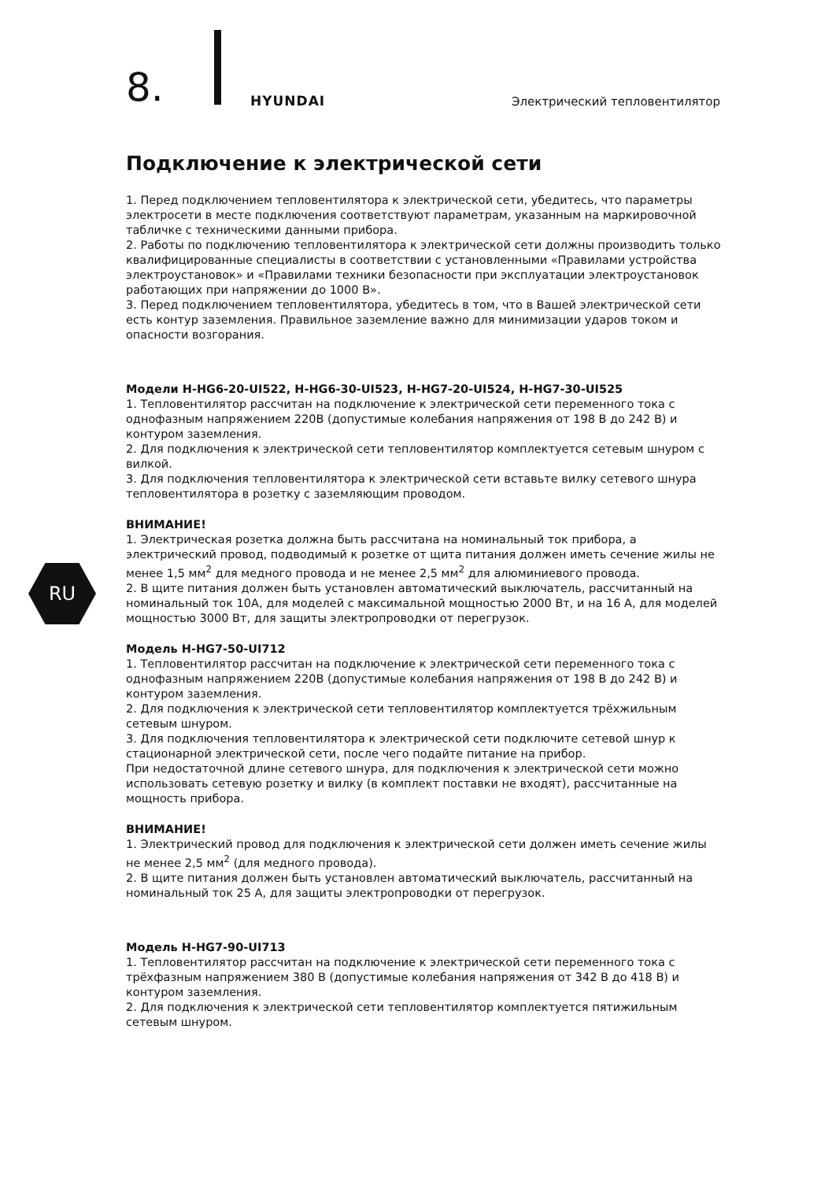8. HYUNDAI Электрический тепловентилятор
RU
Подключение к электрической сети
1. Перед подключением тепловентилятора к электрической сети, убедитесь, что параметры электросети в месте подключения соответствуют параметрам, указанным на маркировочной табличке с техническими данными прибора.
2. Работы по подключению тепловентилятора к электрической сети должны производить только квалифицированные специалисты в соответствии с установленными «Правилами устройства электроустановок» и «Правилами техники безопасности при эксплуатации электроустановок работающих при напряжении до 1000 В».
3. Перед подключением тепловентилятора, убедитесь в том, что в Вашей электрической сети есть контур заземления. Правильное заземление важно для минимизации ударов током и опасности возгорания.
Модели H-HG6-20-UI522, H-HG6-30-UI523, H-HG7-20-UI524, H-HG7-30-UI525
1. Тепловентилятор рассчитан на подключение к электрической сети переменного тока с однофазным напряжением 220В (допустимые колебания напряжения от 198 В до 242 В) и контуром заземления.
2. Для подключения к электрической сети тепловентилятор комплектуется сетевым шнуром с вилкой.
3. Для подключения тепловентилятора к электрической сети вставьте вилку сетевого шнура тепловентилятора в розетку с заземляющим проводом.
ВНИМАНИЕ!
1. Электрическая розетка должна быть рассчитана на номинальный ток прибора, а электрический провод, подводимый к розетке от щита питания должен иметь сечение жилы не менее 1,5 мм<sup>2</sup> для медного провода и не менее 2,5 мм<sup>2</sup> для алюминиевого провода.
2. В щите питания должен быть установлен автоматический выключатель, рассчитанный на номинальный ток 10А, для моделей с максимальной мощностью 2000 Вт, и на 16 А, для моделей мощностью 3000 Вт, для защиты электропроводки от перегрузок.
Модель H-HG7-50-UI712
1. Тепловентилятор рассчитан на подключение к электрической сети переменного тока с однофазным напряжением 220В (допустимые колебания напряжения от 198 В до 242 В) и контуром заземления.
2. Для подключения к электрической сети тепловентилятор комплектуется трёхжильным сетевым шнуром.
3. Для подключения тепловентилятора к электрической сети подключите сетевой шнур к стационарной электрической сети, после чего подайте питание на прибор.
При недостаточной длине сетевого шнура, для подключения к электрической сети можно использовать сетевую розетку и вилку (в комплект поставки не входят), рассчитанные на мощность прибора.
ВНИМАНИЕ!
1. Электрический провод для подключения к электрической сети должен иметь сечение жилы не менее 2,5 мм<sup>2</sup> (для медного провода).
2. В щите питания должен быть установлен автоматический выключатель, рассчитанный на номинальный ток 25 А, для защиты электропроводки от перегрузок.
Модель H-HG7-90-UI713
1. Тепловентилятор рассчитан на подключение к электрической сети переменного тока с трёхфазным напряжением 380 В (допустимые колебания напряжения от 342 В до 418 В) и контуром заземления.
2. Для подключения к электрической сети тепловентилятор комплектуется пятижильным сетевым шнуром.